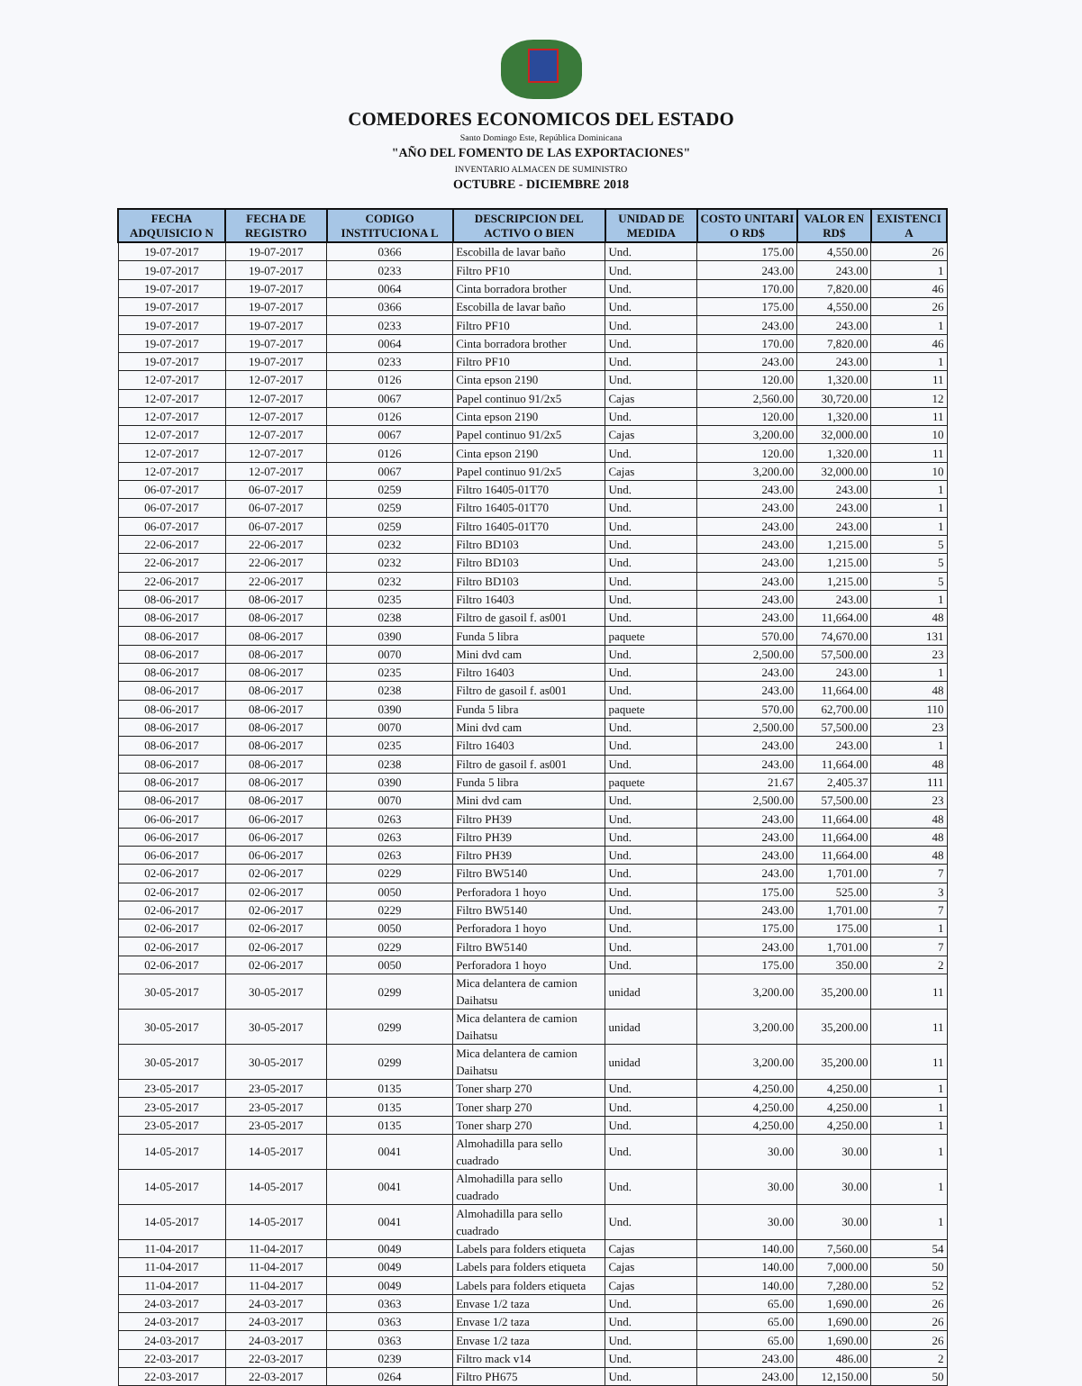COMEDORES ECONOMICOS DEL ESTADO
Santo Domingo Este, República Dominicana
"AÑO DEL FOMENTO DE LAS EXPORTACIONES"
INVENTARIO ALMACEN DE SUMINISTRO
OCTUBRE - DICIEMBRE 2018
| FECHA ADQUISICIO N | FECHA DE REGISTRO | CODIGO INSTITUCIONA L | DESCRIPCION DEL ACTIVO O BIEN | UNIDAD DE MEDIDA | COSTO UNITARI O RD$ | VALOR EN RD$ | EXISTENCI A |
| --- | --- | --- | --- | --- | --- | --- | --- |
| 19-07-2017 | 19-07-2017 | 0366 | Escobilla de lavar baño | Und. | 175.00 | 4,550.00 | 26 |
| 19-07-2017 | 19-07-2017 | 0233 | Filtro PF10 | Und. | 243.00 | 243.00 | 1 |
| 19-07-2017 | 19-07-2017 | 0064 | Cinta borradora brother | Und. | 170.00 | 7,820.00 | 46 |
| 19-07-2017 | 19-07-2017 | 0366 | Escobilla de lavar baño | Und. | 175.00 | 4,550.00 | 26 |
| 19-07-2017 | 19-07-2017 | 0233 | Filtro PF10 | Und. | 243.00 | 243.00 | 1 |
| 19-07-2017 | 19-07-2017 | 0064 | Cinta borradora brother | Und. | 170.00 | 7,820.00 | 46 |
| 19-07-2017 | 19-07-2017 | 0233 | Filtro PF10 | Und. | 243.00 | 243.00 | 1 |
| 12-07-2017 | 12-07-2017 | 0126 | Cinta epson 2190 | Und. | 120.00 | 1,320.00 | 11 |
| 12-07-2017 | 12-07-2017 | 0067 | Papel continuo 91/2x5 | Cajas | 2,560.00 | 30,720.00 | 12 |
| 12-07-2017 | 12-07-2017 | 0126 | Cinta epson 2190 | Und. | 120.00 | 1,320.00 | 11 |
| 12-07-2017 | 12-07-2017 | 0067 | Papel continuo 91/2x5 | Cajas | 3,200.00 | 32,000.00 | 10 |
| 12-07-2017 | 12-07-2017 | 0126 | Cinta epson 2190 | Und. | 120.00 | 1,320.00 | 11 |
| 12-07-2017 | 12-07-2017 | 0067 | Papel continuo 91/2x5 | Cajas | 3,200.00 | 32,000.00 | 10 |
| 06-07-2017 | 06-07-2017 | 0259 | Filtro 16405-01T70 | Und. | 243.00 | 243.00 | 1 |
| 06-07-2017 | 06-07-2017 | 0259 | Filtro 16405-01T70 | Und. | 243.00 | 243.00 | 1 |
| 06-07-2017 | 06-07-2017 | 0259 | Filtro 16405-01T70 | Und. | 243.00 | 243.00 | 1 |
| 22-06-2017 | 22-06-2017 | 0232 | Filtro BD103 | Und. | 243.00 | 1,215.00 | 5 |
| 22-06-2017 | 22-06-2017 | 0232 | Filtro BD103 | Und. | 243.00 | 1,215.00 | 5 |
| 22-06-2017 | 22-06-2017 | 0232 | Filtro BD103 | Und. | 243.00 | 1,215.00 | 5 |
| 08-06-2017 | 08-06-2017 | 0235 | Filtro 16403 | Und. | 243.00 | 243.00 | 1 |
| 08-06-2017 | 08-06-2017 | 0238 | Filtro de gasoil f. as001 | Und. | 243.00 | 11,664.00 | 48 |
| 08-06-2017 | 08-06-2017 | 0390 | Funda 5 libra | paquete | 570.00 | 74,670.00 | 131 |
| 08-06-2017 | 08-06-2017 | 0070 | Mini dvd cam | Und. | 2,500.00 | 57,500.00 | 23 |
| 08-06-2017 | 08-06-2017 | 0235 | Filtro 16403 | Und. | 243.00 | 243.00 | 1 |
| 08-06-2017 | 08-06-2017 | 0238 | Filtro de gasoil f. as001 | Und. | 243.00 | 11,664.00 | 48 |
| 08-06-2017 | 08-06-2017 | 0390 | Funda 5 libra | paquete | 570.00 | 62,700.00 | 110 |
| 08-06-2017 | 08-06-2017 | 0070 | Mini dvd cam | Und. | 2,500.00 | 57,500.00 | 23 |
| 08-06-2017 | 08-06-2017 | 0235 | Filtro 16403 | Und. | 243.00 | 243.00 | 1 |
| 08-06-2017 | 08-06-2017 | 0238 | Filtro de gasoil f. as001 | Und. | 243.00 | 11,664.00 | 48 |
| 08-06-2017 | 08-06-2017 | 0390 | Funda 5 libra | paquete | 21.67 | 2,405.37 | 111 |
| 08-06-2017 | 08-06-2017 | 0070 | Mini dvd cam | Und. | 2,500.00 | 57,500.00 | 23 |
| 06-06-2017 | 06-06-2017 | 0263 | Filtro PH39 | Und. | 243.00 | 11,664.00 | 48 |
| 06-06-2017 | 06-06-2017 | 0263 | Filtro PH39 | Und. | 243.00 | 11,664.00 | 48 |
| 06-06-2017 | 06-06-2017 | 0263 | Filtro PH39 | Und. | 243.00 | 11,664.00 | 48 |
| 02-06-2017 | 02-06-2017 | 0229 | Filtro BW5140 | Und. | 243.00 | 1,701.00 | 7 |
| 02-06-2017 | 02-06-2017 | 0050 | Perforadora 1 hoyo | Und. | 175.00 | 525.00 | 3 |
| 02-06-2017 | 02-06-2017 | 0229 | Filtro BW5140 | Und. | 243.00 | 1,701.00 | 7 |
| 02-06-2017 | 02-06-2017 | 0050 | Perforadora 1 hoyo | Und. | 175.00 | 175.00 | 1 |
| 02-06-2017 | 02-06-2017 | 0229 | Filtro BW5140 | Und. | 243.00 | 1,701.00 | 7 |
| 02-06-2017 | 02-06-2017 | 0050 | Perforadora 1 hoyo | Und. | 175.00 | 350.00 | 2 |
| 30-05-2017 | 30-05-2017 | 0299 | Mica delantera de camion Daihatsu | unidad | 3,200.00 | 35,200.00 | 11 |
| 30-05-2017 | 30-05-2017 | 0299 | Mica delantera de camion Daihatsu | unidad | 3,200.00 | 35,200.00 | 11 |
| 30-05-2017 | 30-05-2017 | 0299 | Mica delantera de camion Daihatsu | unidad | 3,200.00 | 35,200.00 | 11 |
| 23-05-2017 | 23-05-2017 | 0135 | Toner sharp 270 | Und. | 4,250.00 | 4,250.00 | 1 |
| 23-05-2017 | 23-05-2017 | 0135 | Toner sharp 270 | Und. | 4,250.00 | 4,250.00 | 1 |
| 23-05-2017 | 23-05-2017 | 0135 | Toner sharp 270 | Und. | 4,250.00 | 4,250.00 | 1 |
| 14-05-2017 | 14-05-2017 | 0041 | Almohadilla para sello cuadrado | Und. | 30.00 | 30.00 | 1 |
| 14-05-2017 | 14-05-2017 | 0041 | Almohadilla para sello cuadrado | Und. | 30.00 | 30.00 | 1 |
| 14-05-2017 | 14-05-2017 | 0041 | Almohadilla para sello cuadrado | Und. | 30.00 | 30.00 | 1 |
| 11-04-2017 | 11-04-2017 | 0049 | Labels para folders etiqueta | Cajas | 140.00 | 7,560.00 | 54 |
| 11-04-2017 | 11-04-2017 | 0049 | Labels para folders etiqueta | Cajas | 140.00 | 7,000.00 | 50 |
| 11-04-2017 | 11-04-2017 | 0049 | Labels para folders etiqueta | Cajas | 140.00 | 7,280.00 | 52 |
| 24-03-2017 | 24-03-2017 | 0363 | Envase 1/2 taza | Und. | 65.00 | 1,690.00 | 26 |
| 24-03-2017 | 24-03-2017 | 0363 | Envase 1/2 taza | Und. | 65.00 | 1,690.00 | 26 |
| 24-03-2017 | 24-03-2017 | 0363 | Envase 1/2 taza | Und. | 65.00 | 1,690.00 | 26 |
| 22-03-2017 | 22-03-2017 | 0239 | Filtro mack v14 | Und. | 243.00 | 486.00 | 2 |
| 22-03-2017 | 22-03-2017 | 0264 | Filtro PH675 | Und. | 243.00 | 12,150.00 | 50 |